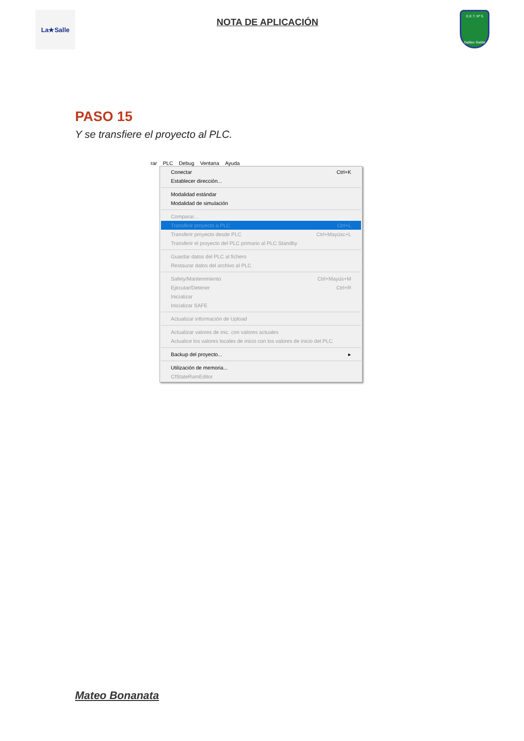La★Salle
NOTA DE APLICACIÓN
E.E.T. Nº 5
Galileo Galilei
PASO 15
Y se transfiere el proyecto al PLC.
rar PLC Debug Ventana Ayuda
Conectar Ctrl+K
Establecer dirección...
Modalidad estándar
Modalidad de simulación
Comparar...
Transferir proyecto a PLC Ctrl+L
Transferir proyecto desde PLC Ctrl+Mayúsc+L
Transferir el proyecto del PLC primario al PLC Standby
Guardar datos del PLC al fichero
Restaurar datos del archivo al PLC
Safety/Mantenimiento Ctrl+Mayús+M
Ejecutar/Detener Ctrl+R
Inicializar
Inicializar SAFE
Actualizar información de Upload
Actualizar valores de inic. con valores actuales
Actualice los valores locales de inicio con los valores de inicio del PLC.
Backup del proyecto... ▸
Utilización de memoria...
CfStateRamEditor
Mateo Bonanata